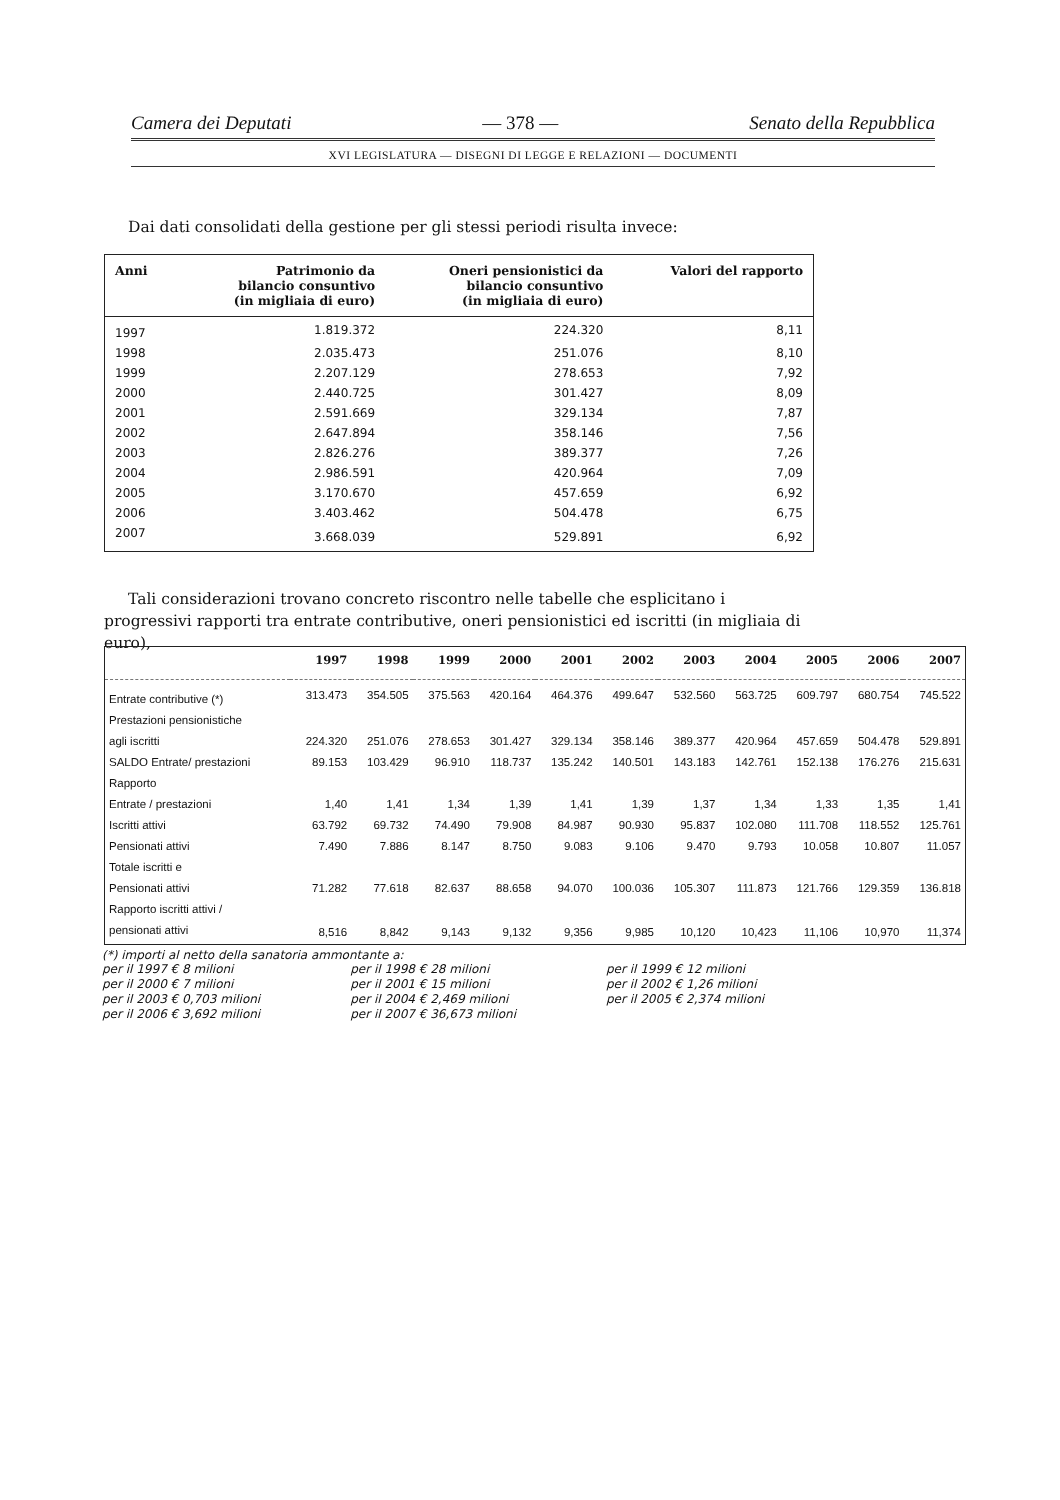Camera dei Deputati — 378 — Senato della Repubblica
XVI LEGISLATURA — DISEGNI DI LEGGE E RELAZIONI — DOCUMENTI
Dai dati consolidati della gestione per gli stessi periodi risulta invece:
| Anni | Patrimonio da bilancio consuntivo (in migliaia di euro) | Oneri pensionistici da bilancio consuntivo (in migliaia di euro) | Valori del rapporto |
| --- | --- | --- | --- |
| 1997 | 1.819.372 | 224.320 | 8,11 |
| 1998 | 2.035.473 | 251.076 | 8,10 |
| 1999 | 2.207.129 | 278.653 | 7,92 |
| 2000 | 2.440.725 | 301.427 | 8,09 |
| 2001 | 2.591.669 | 329.134 | 7,87 |
| 2002 | 2.647.894 | 358.146 | 7,56 |
| 2003 | 2.826.276 | 389.377 | 7,26 |
| 2004 | 2.986.591 | 420.964 | 7,09 |
| 2005 | 3.170.670 | 457.659 | 6,92 |
| 2006 | 3.403.462 | 504.478 | 6,75 |
| 2007 | 3.668.039 | 529.891 | 6,92 |
Tali considerazioni trovano concreto riscontro nelle tabelle che esplicitano i progressivi rapporti tra entrate contributive, oneri pensionistici ed iscritti (in migliaia di euro),
| | 1997 | 1998 | 1999 | 2000 | 2001 | 2002 | 2003 | 2004 | 2005 | 2006 | 2007 |
| --- | --- | --- | --- | --- | --- | --- | --- | --- | --- | --- | --- |
| Entrate contributive (*) | 313.473 | 354.505 | 375.563 | 420.164 | 464.376 | 499.647 | 532.560 | 563.725 | 609.797 | 680.754 | 745.522 |
| Prestazioni pensionistiche | | | | | | | | | | | |
| agli iscritti | 224.320 | 251.076 | 278.653 | 301.427 | 329.134 | 358.146 | 389.377 | 420.964 | 457.659 | 504.478 | 529.891 |
| SALDO Entrate/ prestazioni | 89.153 | 103.429 | 96.910 | 118.737 | 135.242 | 140.501 | 143.183 | 142.761 | 152.138 | 176.276 | 215.631 |
| Rapporto | | | | | | | | | | | |
| Entrate / prestazioni | 1,40 | 1,41 | 1,34 | 1,39 | 1,41 | 1,39 | 1,37 | 1,34 | 1,33 | 1,35 | 1,41 |
| Iscritti attivi | 63.792 | 69.732 | 74.490 | 79.908 | 84.987 | 90.930 | 95.837 | 102.080 | 111.708 | 118.552 | 125.761 |
| Pensionati attivi | 7.490 | 7.886 | 8.147 | 8.750 | 9.083 | 9.106 | 9.470 | 9.793 | 10.058 | 10.807 | 11.057 |
| Totale iscritti e | | | | | | | | | | | |
| Pensionati attivi | 71.282 | 77.618 | 82.637 | 88.658 | 94.070 | 100.036 | 105.307 | 111.873 | 121.766 | 129.359 | 136.818 |
| Rapporto iscritti attivi / | | | | | | | | | | | |
| pensionati attivi | 8,516 | 8,842 | 9,143 | 9,132 | 9,356 | 9,985 | 10,120 | 10,423 | 11,106 | 10,970 | 11,374 |
(*) importi al netto della sanatoria ammontante a:
| per il 1997 € 8 milioni | per il 1998 € 28 milioni | per il 1999 € 12 milioni |
| per il 2000 € 7 milioni | per il 2001 € 15 milioni | per il 2002 € 1,26 milioni |
| per il 2003 € 0,703 milioni | per il 2004 € 2,469 milioni | per il 2005 € 2,374 milioni |
| per il 2006 € 3,692 milioni | per il 2007 € 36,673 milioni | |